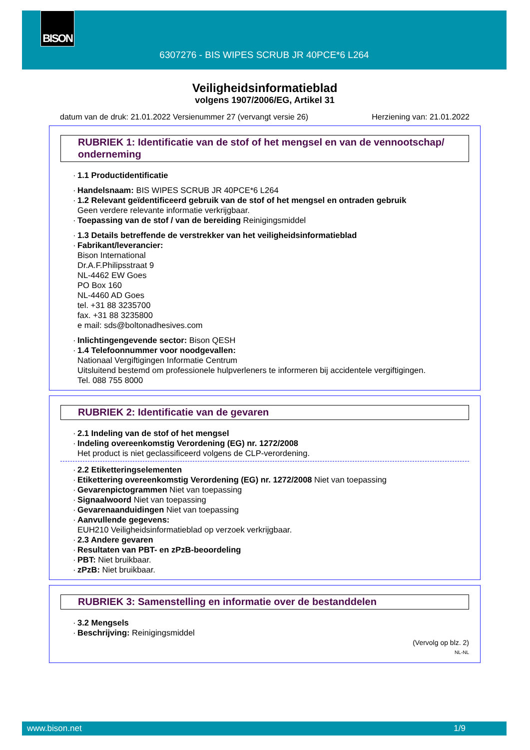BISON
6307276 - BIS WIPES SCRUB JR 40PCE*6 L264
Veiligheidsinformatieblad
volgens 1907/2006/EG, Artikel 31
datum van de druk: 21.01.2022 Versienummer 27 (vervangt versie 26) Herziening van: 21.01.2022
RUBRIEK 1: Identificatie van de stof of het mengsel en van de vennootschap/ onderneming
1.1 Productidentificatie
Handelsnaam: BIS WIPES SCRUB JR 40PCE*6 L264
1.2 Relevant geïdentificeerd gebruik van de stof of het mengsel en ontraden gebruik
Geen verdere relevante informatie verkrijgbaar.
Toepassing van de stof / van de bereiding Reinigingsmiddel
1.3 Details betreffende de verstrekker van het veiligheidsinformatieblad
Fabrikant/leverancier:
Bison International
Dr.A.F.Philipsstraat 9
NL-4462 EW Goes
PO Box 160
NL-4460 AD Goes
tel. +31 88 3235700
fax. +31 88 3235800
e mail: sds@boltonadhesives.com
Inlichtingengevende sector: Bison QESH
1.4 Telefoonnummer voor noodgevallen:
Nationaal Vergiftigingen Informatie Centrum
Uitsluitend bestemd om professionele hulpverleners te informeren bij accidentele vergiftigingen.
Tel. 088 755 8000
RUBRIEK 2: Identificatie van de gevaren
2.1 Indeling van de stof of het mengsel
Indeling overeenkomstig Verordening (EG) nr. 1272/2008
Het product is niet geclassificeerd volgens de CLP-verordening.
2.2 Etiketteringselementen
Etikettering overeenkomstig Verordening (EG) nr. 1272/2008 Niet van toepassing
Gevarenpictogrammen Niet van toepassing
Signaalwoord Niet van toepassing
Gevarenaanduidingen Niet van toepassing
Aanvullende gegevens:
EUH210 Veiligheidsinformatieblad op verzoek verkrijgbaar.
2.3 Andere gevaren
Resultaten van PBT- en zPzB-beoordeling
PBT: Niet bruikbaar.
zPzB: Niet bruikbaar.
RUBRIEK 3: Samenstelling en informatie over de bestanddelen
3.2 Mengsels
Beschrijving: Reinigingsmiddel
(Vervolg op blz. 2)
NL-NL
www.bison.net 1/9